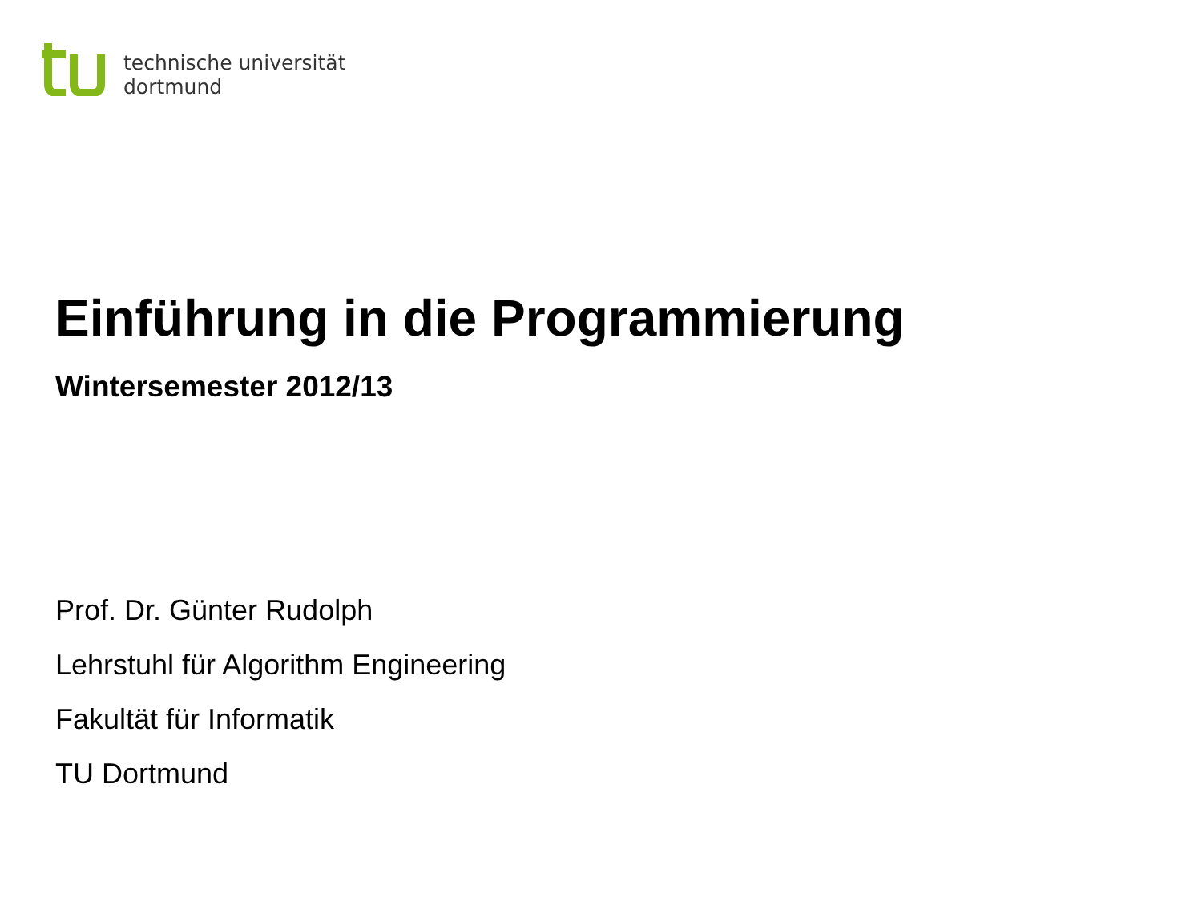technische universität
dortmund
Einführung in die Programmierung
Wintersemester 2012/13
Prof. Dr. Günter Rudolph
Lehrstuhl für Algorithm Engineering
Fakultät für Informatik
TU Dortmund